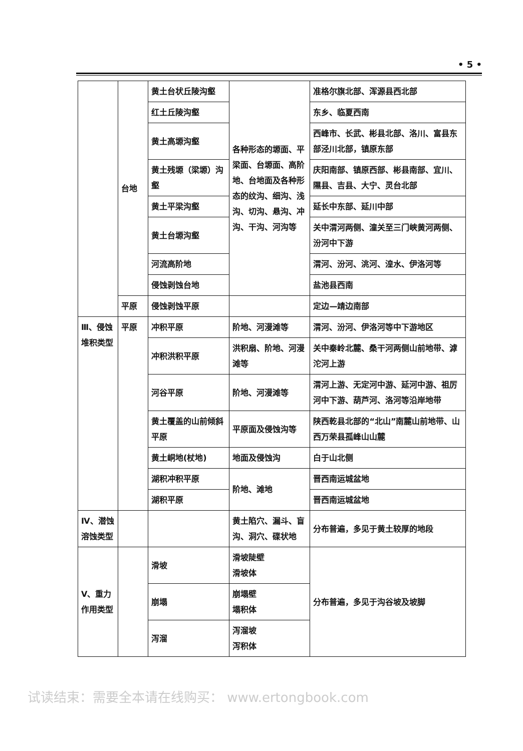• 5 •
| | 台地 | 黄土台状丘陵沟壑 | 各种形态的塬面、平梁面、台塬面、高阶地、台地面及各种形态的纹沟、细沟、浅沟、切沟、悬沟、冲沟、干沟、河沟等 | 准格尔旗北部、浑源县西北部 |
| | | 红土丘陵沟壑 | | 东乡、临夏西南 |
| | | 黄土高塬沟壑 | | 西峰市、长武、彬县北部、洛川、富县东部泾川北部，镇原东部 |
| | | 黄土残塬（梁塬）沟壑 | | 庆阳南部、镇原西部、彬县南部、宜川、隰县、吉县、大宁、灵台北部 |
| | | 黄土平梁沟壑 | | 延长中东部、延川中部 |
| | | 黄土台塬沟壑 | | 关中渭河两侧、潼关至三门峡黄河两侧、汾河中下游 |
| | | 河流高阶地 | | 渭河、汾河、洮河、湟水、伊洛河等 |
| | | 侵蚀剥蚀台地 | | 盐池县西南 |
| | 平原 | 侵蚀剥蚀平原 | | 定边—靖边南部 |
| Ⅲ、侵蚀堆积类型 | 平原 | 冲积平原 | 阶地、河漫滩等 | 渭河、汾河、伊洛河等中下游地区 |
| | | 冲积洪积平原 | 洪积扇、阶地、河漫滩等 | 关中秦岭北麓、桑干河两侧山前地带、滹沱河上游 |
| | | 河谷平原 | 阶地、河漫滩等 | 渭河上游、无定河中游、延河中游、祖厉河中下游、葫芦河、洛河等沿岸地带 |
| | | 黄土覆盖的山前倾斜平原 | 平原面及侵蚀沟等 | 陕西乾县北部的“北山”南麓山前地带、山西万荣县孤峰山山麓 |
| | | 黄土峒地(杖地) | 地面及侵蚀沟 | 白于山北侧 |
| | | 湖积冲积平原 | 阶地、滩地 | 晋西南运城盆地 |
| | | 湖积平原 | | 晋西南运城盆地 |
| Ⅳ、潜蚀溶蚀类型 | | | 黄土陷穴、漏斗、盲沟、洞穴、碟状地 | 分布普遍，多见于黄土较厚的地段 |
| Ⅴ、重力作用类型 | | 滑坡 | 滑坡陡壁 滑坡体 | 分布普遍，多见于沟谷坡及坡脚 |
| | | 崩塌 | 崩塌壁 塌积体 | |
| | | 泻溜 | 泻溜坡 泻积体 | |
试读结束：需要全本请在线购买： www.ertongbook.com